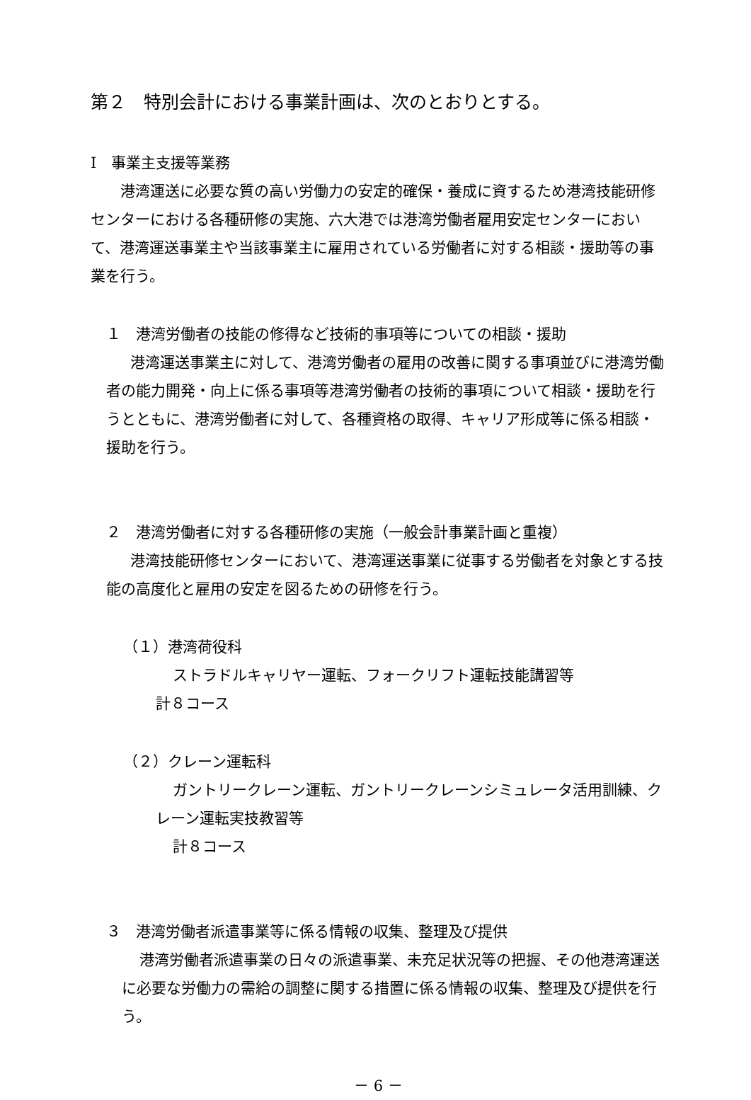第２　特別会計における事業計画は、次のとおりとする。
Ⅰ　事業主支援等業務
港湾運送に必要な質の高い労働力の安定的確保・養成に資するため港湾技能研修センターにおける各種研修の実施、六大港では港湾労働者雇用安定センターにおいて、港湾運送事業主や当該事業主に雇用されている労働者に対する相談・援助等の事業を行う。
１　港湾労働者の技能の修得など技術的事項等についての相談・援助
港湾運送事業主に対して、港湾労働者の雇用の改善に関する事項並びに港湾労働者の能力開発・向上に係る事項等港湾労働者の技術的事項について相談・援助を行うとともに、港湾労働者に対して、各種資格の取得、キャリア形成等に係る相談・援助を行う。
２　港湾労働者に対する各種研修の実施（一般会計事業計画と重複）
港湾技能研修センターにおいて、港湾運送事業に従事する労働者を対象とする技能の高度化と雇用の安定を図るための研修を行う。
（１）港湾荷役科
ストラドルキャリヤー運転、フォークリフト運転技能講習等
計８コース
（２）クレーン運転科
ガントリークレーン運転、ガントリークレーンシミュレータ活用訓練、クレーン運転実技教習等
計８コース
３　港湾労働者派遣事業等に係る情報の収集、整理及び提供
港湾労働者派遣事業の日々の派遣事業、未充足状況等の把握、その他港湾運送に必要な労働力の需給の調整に関する措置に係る情報の収集、整理及び提供を行う。
－ 6 －